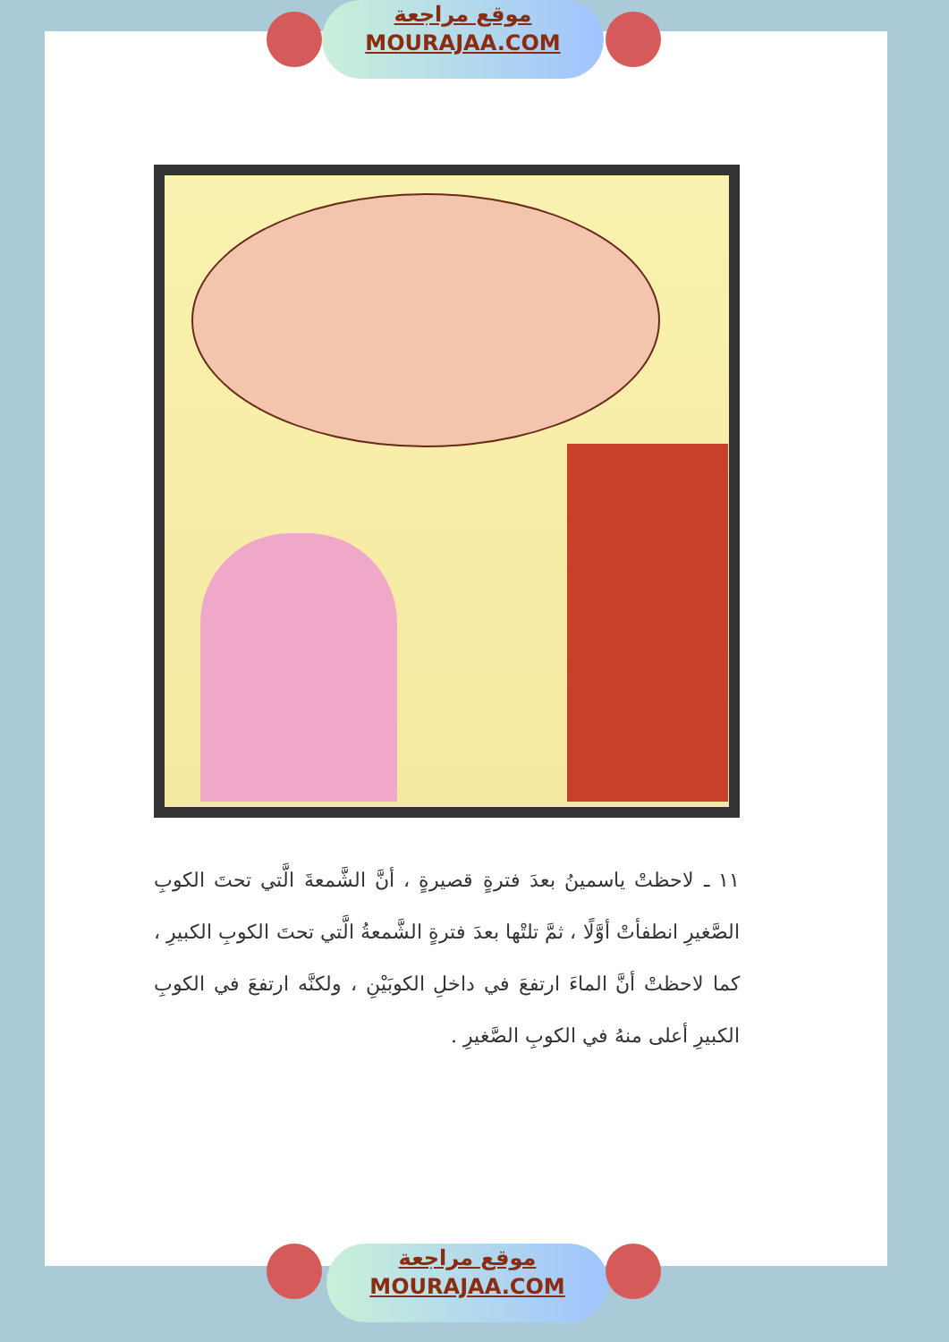موقع مراجعة
MOURAJAA.COM
١١ ـ لاحظتْ ياسمينُ بعدَ فترةٍ قصيرةٍ ، أنَّ الشَّمعةَ الَّتي تحتَ الكوبِ الصَّغيرِ انطفأتْ أوَّلًا ، ثمَّ تلتْها بعدَ فترةٍ الشَّمعةُ الَّتي تحتَ الكوبِ الكبيرِ ، كما لاحظتْ أنَّ الماءَ ارتفعَ في داخلِ الكوبَيْنِ ، ولكنَّه ارتفعَ في الكوبِ الكبيرِ أعلى منهُ في الكوبِ الصَّغيرِ .
موقع مراجعة
MOURAJAA.COM